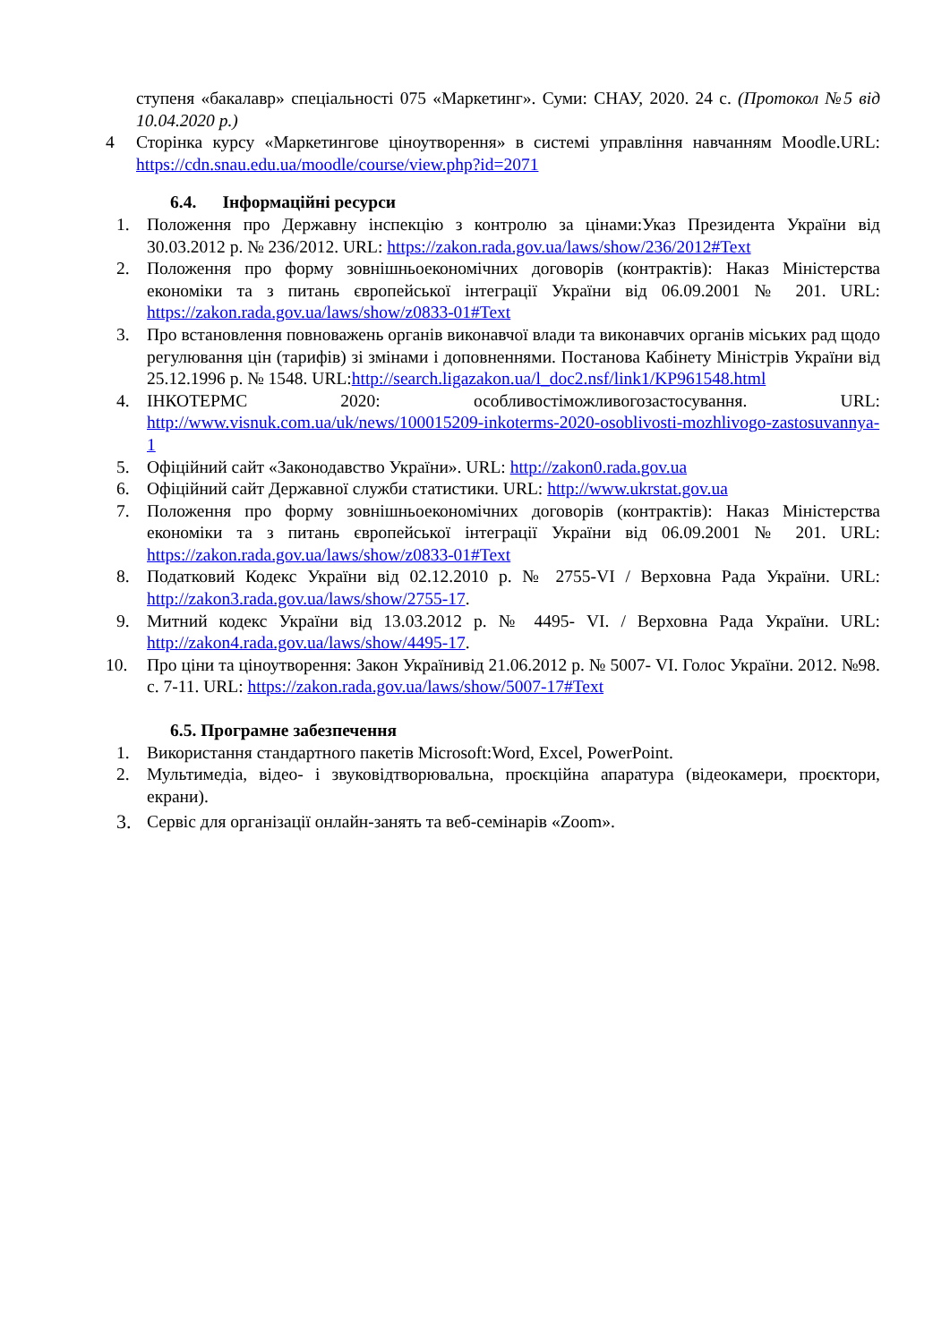ступеня «бакалавр» спеціальності 075 «Маркетинг». Суми: СНАУ, 2020. 24 с. (Протокол №5 від 10.04.2020 р.)
4 Сторінка курсу «Маркетингове ціноутворення» в системі управління навчанням Moodle.URL: https://cdn.snau.edu.ua/moodle/course/view.php?id=2071
6.4. Інформаційні ресурси
1. Положення про Державну інспекцію з контролю за цінами:Указ Президента України від 30.03.2012 р. № 236/2012. URL: https://zakon.rada.gov.ua/laws/show/236/2012#Text
2. Положення про форму зовнішньоекономічних договорів (контрактів): Наказ Міністерства економіки та з питань європейської інтеграції України від 06.09.2001 № 201. URL: https://zakon.rada.gov.ua/laws/show/z0833-01#Text
3. Про встановлення повноважень органів виконавчої влади та виконавчих органів міських рад щодо регулювання цін (тарифів) зі змінами і доповненнями. Постанова Кабінету Міністрів України від 25.12.1996 р. № 1548. URL:http://search.ligazakon.ua/l_doc2.nsf/link1/KP961548.html
4. ІНКОТЕРМС 2020: особливостіможливогозастосування. URL: http://www.visnuk.com.ua/uk/news/100015209-inkoterms-2020-osoblivosti-mozhlivogo-zastosuvannya-1
5. Офіційний сайт «Законодавство України». URL: http://zakon0.rada.gov.ua
6. Офіційний сайт Державної служби статистики. URL: http://www.ukrstat.gov.ua
7. Положення про форму зовнішньоекономічних договорів (контрактів): Наказ Міністерства економіки та з питань європейської інтеграції України від 06.09.2001 № 201. URL: https://zakon.rada.gov.ua/laws/show/z0833-01#Text
8. Податковий Кодекс України від 02.12.2010 р. № 2755-VI / Верховна Рада України. URL: http://zakon3.rada.gov.ua/laws/show/2755-17.
9. Митний кодекс України від 13.03.2012 р. № 4495- VI. / Верховна Рада України. URL: http://zakon4.rada.gov.ua/laws/show/4495-17.
10. Про ціни та ціноутворення: Закон Українивід 21.06.2012 р. № 5007- VI. Голос України. 2012. №98. с. 7-11. URL: https://zakon.rada.gov.ua/laws/show/5007-17#Text
6.5. Програмне забезпечення
1. Використання стандартного пакетів Microsoft:Word, Excel, PowerPoint.
2. Мультимедіа, відео- і звуковідтворювальна, проєкційна апаратура (відеокамери, проєктори, екрани).
3. Сервіс для організації онлайн-занять та веб-семінарів «Zoom».